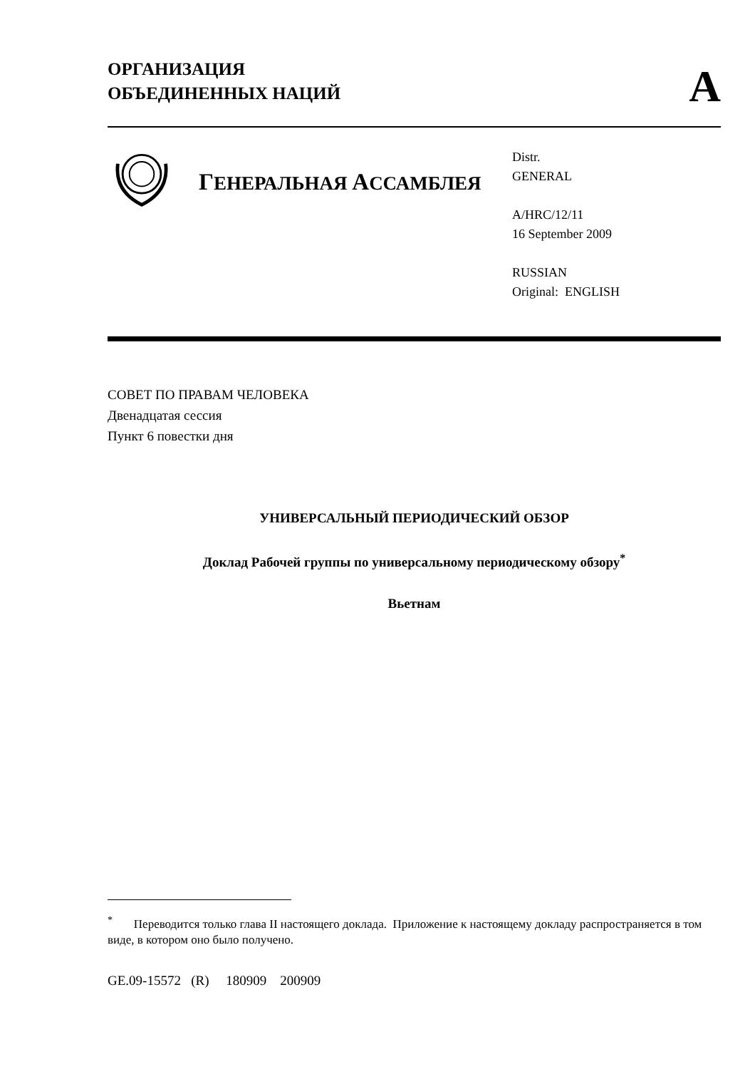ОРГАНИЗАЦИЯ
ОБЪЕДИНЕННЫХ НАЦИЙ
A
ГЕНЕРАЛЬНАЯ АССАМБЛЕЯ
Distr.
GENERAL
A/HRC/12/11
16 September 2009
RUSSIAN
Original: ENGLISH
СОВЕТ ПО ПРАВАМ ЧЕЛОВЕКА
Двенадцатая сессия
Пункт 6 повестки дня
УНИВЕРСАЛЬНЫЙ ПЕРИОДИЧЕСКИЙ ОБЗОР
Доклад Рабочей группы по универсальному периодическому обзору<sup>*</sup>
Вьетнам
<sup>*</sup> Переводится только глава II настоящего доклада. Приложение к настоящему докладу распространяется в том виде, в котором оно было получено.
GE.09-15572 (R) 180909 200909